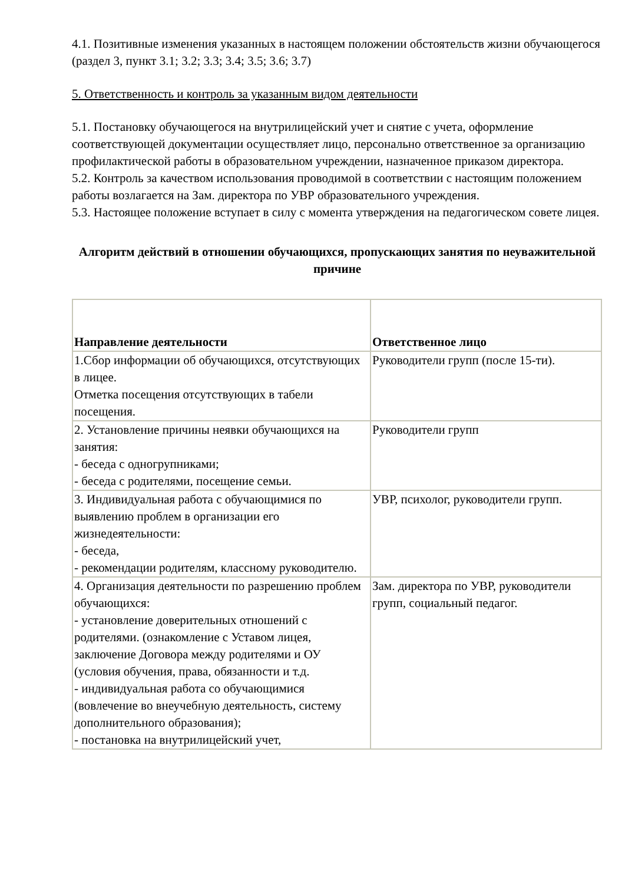4.1. Позитивные изменения указанных в настоящем положении обстоятельств жизни обучающегося (раздел 3, пункт 3.1; 3.2; 3.3; 3.4; 3.5; 3.6; 3.7)
5. Ответственность и контроль за указанным видом деятельности
5.1. Постановку обучающегося на внутрилицейский учет и снятие с учета, оформление соответствующей документации осуществляет лицо, персонально ответственное за организацию профилактической работы в образовательном учреждении, назначенное приказом директора.
5.2. Контроль за качеством использования проводимой в соответствии с настоящим положением работы возлагается на Зам. директора по УВР образовательного учреждения.
5.3. Настоящее положение вступает в силу с момента утверждения на педагогическом совете лицея.
Алгоритм действий в отношении обучающихся, пропускающих занятия по неуважительной причине
| Направление деятельности | Ответственное лицо |
| --- | --- |
| 1.Сбор информации об обучающихся, отсутствующих в лицее. Отметка посещения отсутствующих в табели посещения. | Руководители групп (после 15-ти). |
| 2. Установление причины неявки обучающихся на занятия: - беседа с одногрупниками; - беседа с родителями, посещение семьи. | Руководители групп |
| 3. Индивидуальная работа с обучающимися по выявлению проблем в организации его жизнедеятельности: - беседа, - рекомендации родителям, классному руководителю. | УВР, психолог, руководители групп. |
| 4. Организация деятельности по разрешению проблем обучающихся: - установление доверительных отношений с родителями. (ознакомление с Уставом лицея, заключение Договора между родителями и ОУ (условия обучения, права, обязанности и т.д. - индивидуальная работа со обучающимися (вовлечение во внеучебную деятельность, систему дополнительного образования); - постановка на внутрилицейский учет, | Зам. директора по УВР, руководители групп, социальный педагог. |